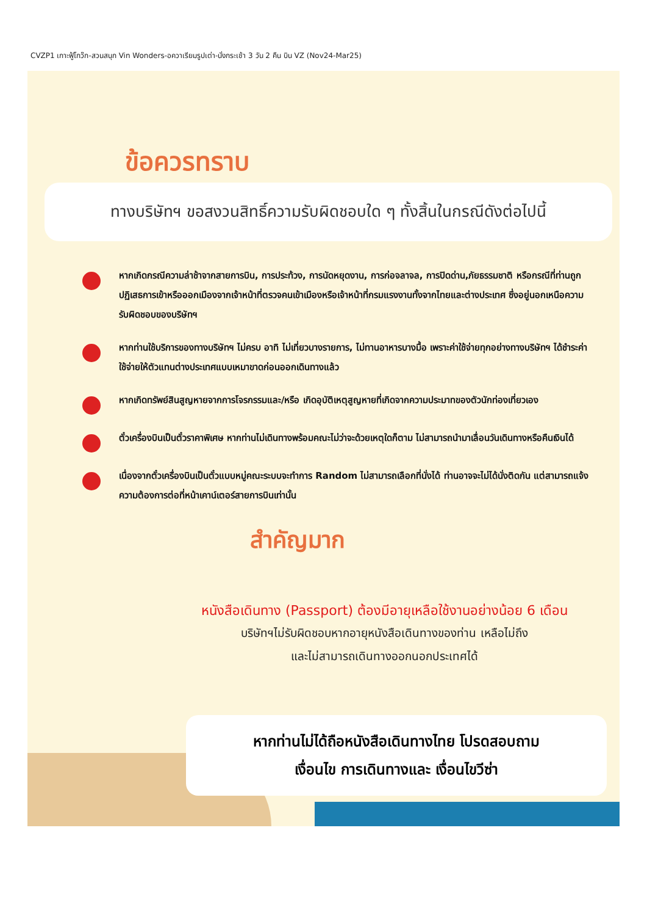CVZP1 เกาะฟู้โกว๊ก-สวนสนุก Vin Wonders-อควาเรียมรูปเต่า-นั่งกระเช้า 3 วัน 2 คืน บิน VZ (Nov24-Mar25)
ข้อควรทราบ
ทางบริษัทฯ ขอสงวนสิทธิ์ความรับผิดชอบใด ๆ ทั้งสิ้นในกรณีดังต่อไปนี้
หากเกิดกรณีความล่าช้าจากสายการบิน, การประท้วง, การนัดหยุดงาน, การก่อจลาจล, การปิดด่าน,ภัยธรรมชาติ หรือกรณีที่ท่านถูกปฏิเสธการเข้าหรือออกเมืองจากเจ้าหน้าที่ตรวจคนเข้าเมืองหรือเจ้าหน้าที่กรมแรงงานทั้งจากไทยและต่างประเทศ ซึ่งอยู่นอกเหนือความรับผิดชอบของบริษัทฯ
หากท่านใช้บริการของทางบริษัทฯ ไม่ครบ อาทิ ไม่เที่ยวบางรายการ, ไม่ทานอาหารบางมื้อ เพราะค่าใช้จ่ายทุกอย่างทางบริษัทฯ ได้ชำระค่าใช้จ่ายให้ตัวแทนต่างประเทศแบบเหมาขาดก่อนออกเดินทางแล้ว
หากเกิดทรัพย์สินสูญหายจากการโจรกรรมและ/หรือ เกิดอุบัติเหตุสูญหายที่เกิดจากความประมาทของตัวนักท่องเที่ยวเอง
ตั๋วเครื่องบินเป็นตั๋วราคาพิเศษ หากท่านไม่เดินทางพร้อมคณะไม่ว่าจะด้วยเหตุใดก็ตาม ไม่สามารถนำมาเลื่อนวันเดินทางหรือคืนเงินได้
เนื่องจากตั๋วเครื่องบินเป็นตั๋วแบบหมู่คณะระบบจะทำการ Random ไม่สามารถเลือกที่นั่งได้ ท่านอาจจะไม่ได้นั่งติดกัน แต่สามารถแจ้งความต้องการต่อที่หน้าเคาน์เตอร์สายการบินเท่านั้น
สำคัญมาก
หนังสือเดินทาง (Passport) ต้องมีอายุเหลือใช้งานอย่างน้อย 6 เดือน
บริษัทฯไม่รับผิดชอบหากอายุหนังสือเดินทางของท่าน เหลือไม่ถึง
และไม่สามารถเดินทางออกนอกประเทศได้
หากท่านไม่ได้ถือหนังสือเดินทางไทย โปรดสอบถาม
เงื่อนไข การเดินทางและ เงื่อนไขวีซ่า